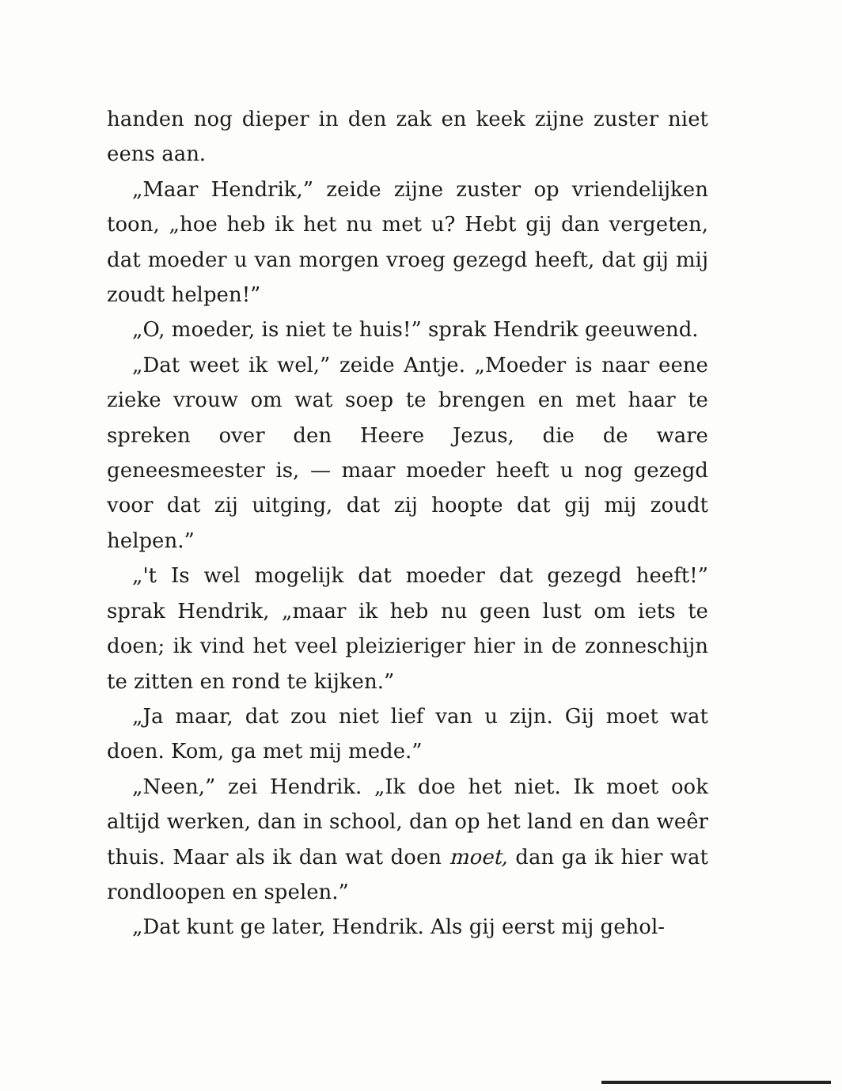handen nog dieper in den zak en keek zijne zuster niet eens aan.
„Maar Hendrik,” zeide zijne zuster op vriendelijken toon, „hoe heb ik het nu met u? Hebt gij dan vergeten, dat moeder u van morgen vroeg gezegd heeft, dat gij mij zoudt helpen!”
„O, moeder, is niet te huis!” sprak Hendrik geeuwend.
„Dat weet ik wel,” zeide Antje. „Moeder is naar eene zieke vrouw om wat soep te brengen en met haar te spreken over den Heere Jezus, die de ware geneesmeester is, — maar moeder heeft u nog gezegd voor dat zij uitging, dat zij hoopte dat gij mij zoudt helpen.”
„'t Is wel mogelijk dat moeder dat gezegd heeft!” sprak Hendrik, „maar ik heb nu geen lust om iets te doen; ik vind het veel pleizieriger hier in de zonneschijn te zitten en rond te kijken.”
„Ja maar, dat zou niet lief van u zijn. Gij moet wat doen. Kom, ga met mij mede.”
„Neen,” zei Hendrik. „Ik doe het niet. Ik moet ook altijd werken, dan in school, dan op het land en dan weêr thuis. Maar als ik dan wat doen moet, dan ga ik hier wat rondloopen en spelen.”
„Dat kunt ge later, Hendrik. Als gij eerst mij gehol-